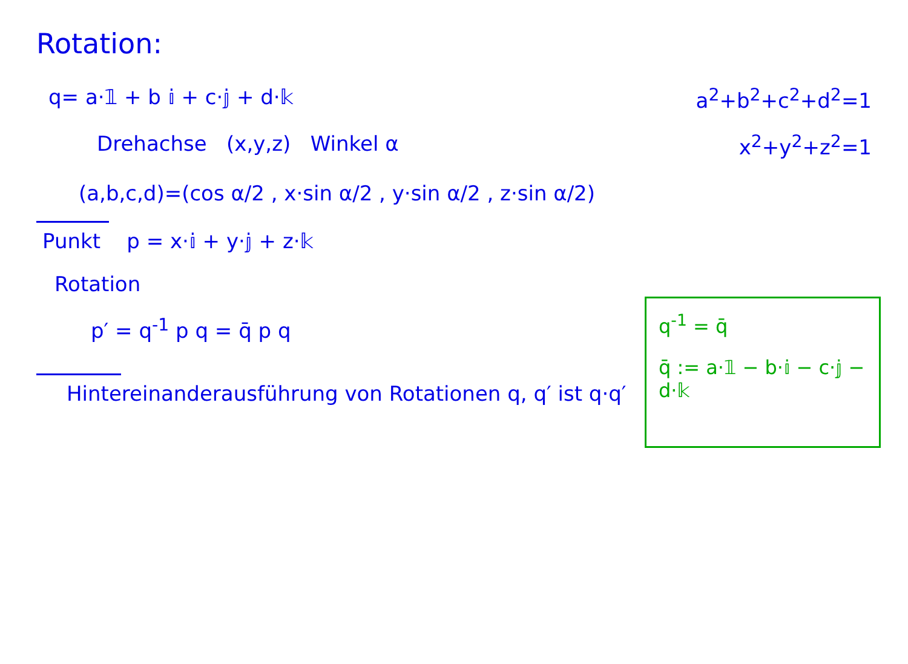Rotation:
q= a·𝟙 + b 𝕚 + c·𝕛 + d·𝕜 a<sup>2</sup>+b<sup>2</sup>+c<sup>2</sup>+d<sup>2</sup>=1
Drehachse (x,y,z) Winkel α x<sup>2</sup>+y<sup>2</sup>+z<sup>2</sup>=1
(a,b,c,d)=(cos α/2 , x·sin α/2 , y·sin α/2 , z·sin α/2)
Punkt p = x·𝕚 + y·𝕛 + z·𝕜
Rotation
p′ = q<sup>-1</sup> p q = q̄ p q
Hintereinanderausführung von Rotationen q, q′ ist q·q′
q<sup>-1</sup> = q̄
q̄ := a·𝟙 − b·𝕚 − c·𝕛 − d·𝕜